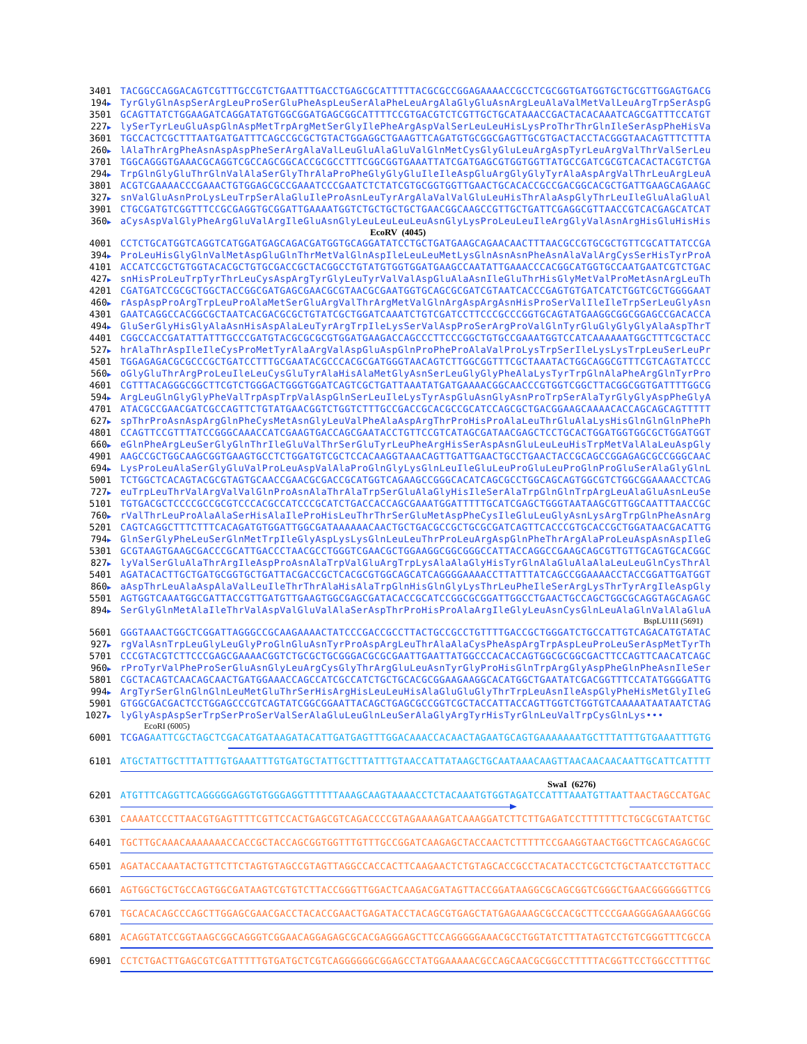3401 TACGGCCAGGACAGTCGTTTGCCGTCTGAATTTGACCTGAGCGCATTTTTACGCGCCGGAGAAAACCGCCTCGCGGTGATGGTGCTGCGTTGGAGTGACG
194▶ TyrGlyGlnAspSerArgLeuProSerGluPheAspLeuSerAlaPheLeuArgAlaGlyGluAsnArgLeuAlaValMetValLeuArgTrpSerAspG
3501 GCAGTTATCTGGAAGATCAGGATATGTGGCGGATGAGCGGCATTTTCCGTGACGTCTCGTTGCTGCATAAACCGACTACACAAATCAGCGATTTCCATGT
227▶ lySerTyrLeuGluAspGlnAspMetTrpArgMetSerGlyIlePheArgAspValSerLeuLeuHisLysProThrThrGlnIleSerAspPheHisVa
3601 TGCCACTCGCTTTAATGATGATTTCAGCCGCGCTGTACTGGAGGCTGAAGTTCAGATGTGCGGCGAGTTGCGTGACTACCTACGGGTAACAGTTTCTTTA
260▶ lAlaThrArgPheAsnAspAspPheSerArgAlaValLeuGluAlaGluValGlnMetCysGlyGluLeuArgAspTyrLeuArgValThrValSerLeu
3701 TGGCAGGGTGAAACGCAGGTCGCCAGCGGCACCGCGCCTTTCGGCGGTGAAATTATCGATGAGCGTGGTGGTTATGCCGATCGCGTCACACTACGTCTGA
294▶ TrpGlnGlyGluThrGlnValAlaSerGlyThrAlaProPheGlyGlyGluIleIleAspGluArgGlyGlyTyrAlaAspArgValThrLeuArgLeuA
3801 ACGTCGAAAACCCGAAACTGTGGAGCGCCGAAATCCCGAATCTCTATCGTGCGGTGGTTGAACTGCACACCGCCGACGGCACGCTGATTGAAGCAGAAGC
327▶ snValGluAsnProLysLeuTrpSerAlaGluIleProAsnLeuTyrArgAlaValValGluLeuHisThrAlaAspGlyThrLeuIleGluAlaGluAl
3901 CTGCGATGTCGGTTTCCGCGAGGTGCGGATTGAAAATGGTCTGCTGCTGCTGAACGGCAAGCCGTTGCTGATTCGAGGCGTTAACCGTCACGAGCATCAT
360▶ aCysAspValGlyPheArgGluValArgIleGluAsnGlyLeuLeuLeuLeuAsnGlyLysProLeuLeuIleArgGlyValAsnArgHisGluHisHis
EcoRV (4045)
4001 CCTCTGCATGGTCAGGTCATGGATGAGCAGACGATGGTGCAGGATATCCTGCTGATGAAGCAGAACAACTTTAACGCCGTGCGCTGTTCGCATTATCCGA
394▶ ProLeuHisGlyGlnValMetAspGluGlnThrMetValGlnAspIleLeuLeuMetLysGlnAsnAsnPheAsnAlaValArgCysSerHisTyrProA
4101 ACCATCCGCTGTGGTACACGCTGTGCGACCGCTACGGCCTGTATGTGGTGGATGAAGCCAATATTGAAACCCACGGCATGGTGCCAATGAATCGTCTGAC
427▶ snHisProLeuTrpTyrThrLeuCysAspArgTyrGlyLeuTyrValValAspGluAlaAsnIleGluThrHisGlyMetValProMetAsnArgLeuTh
4201 CGATGATCCGCGCTGGCTACCGGCGATGAGCGAACGCGTAACGCGAATGGTGCAGCGCGATCGTAATCACCCGAGTGTGATCATCTGGTCGCTGGGGAAT
460▶ rAspAspProArgTrpLeuProAlaMetSerGluArgValThrArgMetValGlnArgAspArgAsnHisProSerValIleIleTrpSerLeuGlyAsn
4301 GAATCAGGCCACGGCGCTAATCACGACGCGCTGTATCGCTGGATCAAATCTGTCGATCCTTCCCGCCCGGTGCAGTATGAAGGCGGCGGAGCCGACACCA
494▶ GluSerGlyHisGlyAlaAsnHisAspAlaLeuTyrArgTrpIleLysSerValAspProSerArgProValGlnTyrGluGlyGlyGlyAlaAspThrT
4401 CGGCCACCGATATTATTTGCCCGATGTACGCGCGCGTGGATGAAGACCAGCCCTTCCCGGCTGTGCCGAAATGGTCCATCAAAAAATGGCTTTCGCTACC
527▶ hrAlaThrAspIleIleCysProMetTyrAlaArgValAspGluAspGlnProPheProAlaValProLysTrpSerIleLysLysTrpLeuSerLeuPr
4501 TGGAGAGACGCGCCCGCTGATCCTTTGCGAATACGCCCACGCGATGGGTAACAGTCTTGGCGGTTTCGCTAAATACTGGCAGGCGTTTCGTCAGTATCCC
560▶ oGlyGluThrArgProLeuIleLeuCysGluTyrAlaHisAlaMetGlyAsnSerLeuGlyGlyPheAlaLysTyrTrpGlnAlaPheArgGlnTyrPro
4601 CGTTTACAGGGCGGCTTCGTCTGGGACTGGGTGGATCAGTCGCTGATTAAATATGATGAAAACGGCAACCCGTGGTCGGCTTACGGCGGTGATTTTGGCG
594▶ ArgLeuGlnGlyGlyPheValTrpAspTrpValAspGlnSerLeuIleLysTyrAspGluAsnGlyAsnProTrpSerAlaTyrGlyGlyAspPheGlyA
4701 ATACGCCGAACGATCGCCAGTTCTGTATGAACGGTCTGGTCTTTGCCGACCGCACGCCGCATCCAGCGCTGACGGAAGCAAAACACCAGCAGCAGTTTTT
627▶ spThrProAsnAspArgGlnPheCysMetAsnGlyLeuValPheAlaAspArgThrProHisProAlaLeuThrGluAlaLysHisGlnGlnGlnPhePh
4801 CCAGTTCCGTTTATCCGGGCAAACCATCGAAGTGACCAGCGAATACCTGTTCCGTCATAGCGATAACGAGCTCCTGCACTGGATGGTGGCGCTGGATGGT
660▶ eGlnPheArgLeuSerGlyGlnThrIleGluValThrSerGluTyrLeuPheArgHisSerAspAsnGluLeuLeuHisTrpMetValAlaLeuAspGly
4901 AAGCCGCTGGCAAGCGGTGAAGTGCCTCTGGATGTCGCTCCACAAGGTAAACAGTTGATTGAACTGCCTGAACTACCGCAGCCGGAGAGCGCCGGGCAAC
694▶ LysProLeuAlaSerGlyGluValProLeuAspValAlaProGlnGlyLysGlnLeuIleGluLeuProGluLeuProGlnProGluSerAlaGlyGlnL
5001 TCTGGCTCACAGTACGCGTAGTGCAACCGAACGCGACCGCATGGTCAGAAGCCGGGCACATCAGCGCCTGGCAGCAGTGGCGTCTGGCGGAAAACCTCAG
727▶ euTrpLeuThrValArgValValGlnProAsnAlaThrAlaTrpSerGluAlaGlyHisIleSerAlaTrpGlnGlnTrpArgLeuAlaGluAsnLeuSe
5101 TGTGACGCTCCCCGCCGCGTCCCACGCCATCCCGCATCTGACCACCAGCGAAATGGATTTTTGCATCGAGCTGGGTAATAAGCGTTGGCAATTTAACCGC
760▶ rValThrLeuProAlaAlaSerHisAlaIleProHisLeuThrThrSerGluMetAspPheCysIleGluLeuGlyAsnLysArgTrpGlnPheAsnArg
5201 CAGTCAGGCTTTCTTTCACAGATGTGGATTGGCGATAAAAAACAACTGCTGACGCCGCTGCGCGATCAGTTCACCCGTGCACCGCTGGATAACGACATTG
794▶ GlnSerGlyPheLeuSerGlnMetTrpIleGlyAspLysLysGlnLeuLeuThrProLeuArgAspGlnPheThrArgAlaProLeuAspAsnAspIleG
5301 GCGTAAGTGAAGCGACCCGCATTGACCCTAACGCCTGGGTCGAACGCTGGAAGGCGGCGGGCCATTACCAGGCCGAAGCAGCGTTGTTGCAGTGCACGGC
827▶ lyValSerGluAlaThrArgIleAspProAsnAlaTrpValGluArgTrpLysAlaAlaGlyHisTyrGlnAlaGluAlaAlaLeuLeuGlnCysThrAl
5401 AGATACACTTGCTGATGCGGTGCTGATTACGACCGCTCACGCGTGGCAGCATCAGGGGAAAACCTTATTTATCAGCCGGAAAACCTACCGGATTGATGGT
860▶ aAspThrLeuAlaAspAlaValLeuIleThrThrAlaHisAlaTrpGlnHisGlnGlyLysThrLeuPheIleSerArgLysThrTyrArgIleAspGly
5501 AGTGGTCAAATGGCGATTACCGTTGATGTTGAAGTGGCGAGCGATACACCGCATCCGGCGCGGATTGGCCTGAACTGCCAGCTGGCGCAGGTAGCAGAGC
894▶ SerGlyGlnMetAlaIleThrValAspValGluValAlaSerAspThrProHisProAlaArgIleGlyLeuAsnCysGlnLeuAlaGlnValAlaGluA
BspLU11I (5691)
5601 GGGTAAACTGGCTCGGATTAGGGCCGCAAGAAAACTATCCCGACCGCCTTACTGCCGCCTGTTTTGACCGCTGGGATCTGCCATTGTCAGACATGTATAC
927▶ rgValAsnTrpLeuGlyLeuGlyProGlnGluAsnTyrProAspArgLeuThrAlaAlaCysPheAspArgTrpAspLeuProLeuSerAspMetTyrTh
5701 CCCGTACGTCTTCCCGAGCGAAAACGGTCTGCGCTGCGGGACGCGCGAATTGAATTATGGCCCACACCAGTGGCGCGGCGACTTCCAGTTCAACATCAGC
960▶ rProTyrValPheProSerGluAsnGlyLeuArgCysGlyThrArgGluLeuAsnTyrGlyProHisGlnTrpArgGlyAspPheGlnPheAsnIleSer
5801 CGCTACAGTCAACAGCAACTGATGGAAACCAGCCATCGCCATCTGCTGCACGCGGAAGAAGGCACATGGCTGAATATCGACGGTTTCCATATGGGGATTG
994▶ ArgTyrSerGlnGlnGlnLeuMetGluThrSerHisArgHisLeuLeuHisAlaGluGluGlyThrTrpLeuAsnIleAspGlyPheHisMetGlyIleG
5901 GTGGCGACGACTCCTGGAGCCCGTCAGTATCGGCGGAATTACAGCTGAGCGCCGGTCGCTACCATTACCAGTTGGTCTGGTGTCAAAAATAATAATCTAG
1027▶ lyGlyAspAspSerTrpSerProSerValSerAlaGluLeuGlnLeuSerAlaGlyArgTyrHisTyrGlnLeuValTrpCysGlnLys•••
EcoRI (6005)
6001 TCGAGAATTCGCTAGCTCGACATGATAAGATACATTGATGAGTTTGGACAAACCACAACTAGAATGCAGTGAAAAAAATGCTTTATTTGTGAAATTTGTG
6101 ATGCTATTGCTTTATTTGTGAAATTTGTGATGCTATTGCTTTATTTGTAACCATTATAAGCTGCAATAAACAAGTTAACAACAACAATTGCATTCATTTT
SwaI (6276)
6201 ATGTTTCAGGTTCAGGGGGAGGTGTGGGAGGTTTTTTAAAGCAAGTAAAACCTCTACAAATGTGGTAGATCCATTTAAATGTTAAT TAACTAGCCATGAC
6301 CAAAATCCCTTAACGTGAGTTTTCGTTCCACTGAGCGTCAGACCCCGTAGAAAAGATCAAAGGATCTTCTTGAGATCCTTTTTTTCTGCGCGTAATCTGC
6401 TGCTTGCAAACAAAAAAACCACCGCTACCAGCGGTGGTTTGTTTGCCGGATCAAGAGCTACCAACTCTTTTTCCGAAGGTAACTGGCTTCAGCAGAGCGC
6501 AGATACCAAATACTGTTCTTCTAGTGTAGCCGTAGTTAGGCCACCACTTCAAGAACTCTGTAGCACCGCCTACATACCTCGCTCTGCTAATCCTGTTACC
6601 AGTGGCTGCTGCCAGTGGCGATAAGTCGTGTCTTACCGGGTTGGACTCAAGACGATAGTTACCGGATAAGGCGCAGCGGTCGGGCTGAACGGGGGGTTCG
6701 TGCACACAGCCCAGCTTGGAGCGAACGACCTACACCGAACTGAGATACCTACAGCGTGAGCTATGAGAAAGCGCCACGCTTCCCGAAGGGAGAAAGGCGG
6801 ACAGGTATCCGGTAAGCGGCAGGGTCGGAACAGGAGAGCGCACGAGGGAGCTTCCAGGGGGAAACGCCTGGTATCTTTATAGTCCTGTCGGGTTTCGCCA
6901 CCTCTGACTTGAGCGTCGATTTTTGTGATGCTCGTCAGGGGGGCGGAGCCTATGGAAAAACGCCAGCAACGCGGCCTTTTTACGGTTCCTGGCCTTTTGC